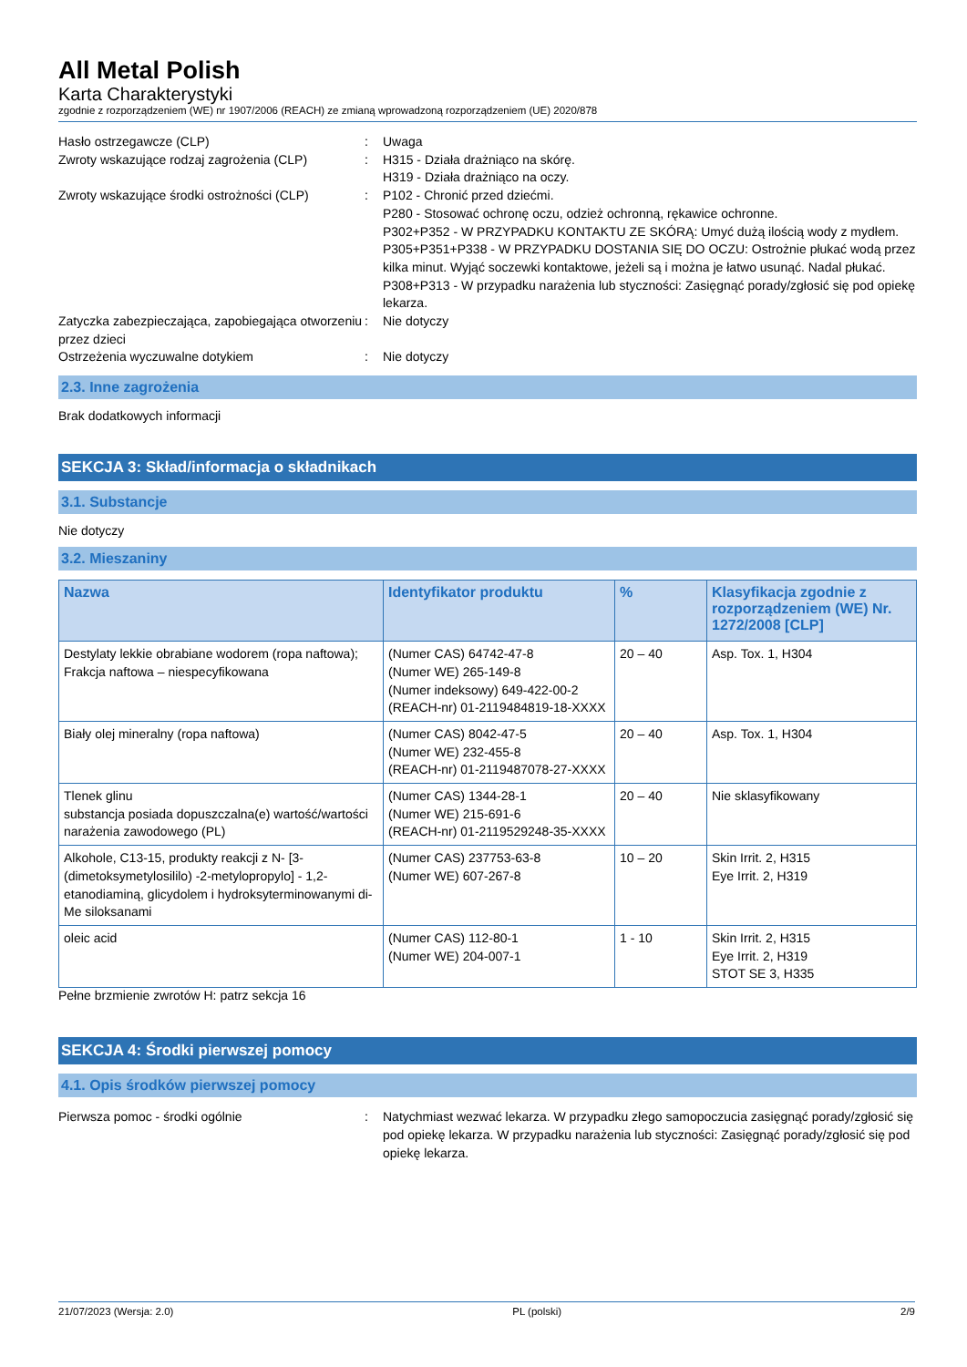All Metal Polish
Karta Charakterystyki
zgodnie z rozporządzeniem (WE) nr 1907/2006 (REACH) ze zmianą wprowadzoną rozporządzeniem (UE) 2020/878
Hasło ostrzegawcze (CLP) : Uwaga
Zwroty wskazujące rodzaj zagrożenia (CLP)
: H315 - Działa drażniąco na skórę.
H319 - Działa drażniąco na oczy.
Zwroty wskazujące środki ostrożności (CLP)
: P102 - Chronić przed dziećmi.
P280 - Stosować ochronę oczu, odzież ochronną, rękawice ochronne.
P302+P352 - W PRZYPADKU KONTAKTU ZE SKÓRĄ: Umyć dużą ilością wody z mydłem.
P305+P351+P338 - W PRZYPADKU DOSTANIA SIĘ DO OCZU: Ostrożnie płukać wodą przez kilka minut. Wyjąć soczewki kontaktowe, jeżeli są i można je łatwo usunąć. Nadal płukać.
P308+P313 - W przypadku narażenia lub styczności: Zasięgnąć porady/zgłosić się pod opiekę lekarza.
Zatyczka zabezpieczająca, zapobiegająca otworzeniu przez dzieci
: Nie dotyczy
Ostrzeżenia wyczuwalne dotykiem : Nie dotyczy
2.3. Inne zagrożenia
Brak dodatkowych informacji
SEKCJA 3: Skład/informacja o składnikach
3.1. Substancje
Nie dotyczy
3.2. Mieszaniny
| Nazwa | Identyfikator produktu | % | Klasyfikacja zgodnie z rozporządzeniem (WE) Nr. 1272/2008 [CLP] |
| --- | --- | --- | --- |
| Destylaty lekkie obrabiane wodorem (ropa naftowa); Frakcja naftowa – niespecyfikowana | (Numer CAS) 64742-47-8 (Numer WE) 265-149-8 (Numer indeksowy) 649-422-00-2 (REACH-nr) 01-2119484819-18-XXXX | 20 – 40 | Asp. Tox. 1, H304 |
| Biały olej mineralny (ropa naftowa) | (Numer CAS) 8042-47-5 (Numer WE) 232-455-8 (REACH-nr) 01-2119487078-27-XXXX | 20 – 40 | Asp. Tox. 1, H304 |
| Tlenek glinu substancja posiada dopuszczalna(e) wartość/wartości narażenia zawodowego (PL) | (Numer CAS) 1344-28-1 (Numer WE) 215-691-6 (REACH-nr) 01-2119529248-35-XXXX | 20 – 40 | Nie sklasyfikowany |
| Alkohole, C13-15, produkty reakcji z N- [3-(dimetoksymetylosililo) -2-metylopropylo] - 1,2-etanodiaminą, glicydolem i hydroksyterminowanymi di-Me siloksanami | (Numer CAS) 237753-63-8 (Numer WE) 607-267-8 | 10 – 20 | Skin Irrit. 2, H315 Eye Irrit. 2, H319 |
| oleic acid | (Numer CAS) 112-80-1 (Numer WE) 204-007-1 | 1 - 10 | Skin Irrit. 2, H315 Eye Irrit. 2, H319 STOT SE 3, H335 |
Pełne brzmienie zwrotów H: patrz sekcja 16
SEKCJA 4: Środki pierwszej pomocy
4.1. Opis środków pierwszej pomocy
Pierwsza pomoc - środki ogólnie : Natychmiast wezwać lekarza. W przypadku złego samopoczucia zasięgnąć porady/zgłosić się pod opiekę lekarza. W przypadku narażenia lub styczności: Zasięgnąć porady/zgłosić się pod opiekę lekarza.
21/07/2023 (Wersja: 2.0) PL (polski) 2/9